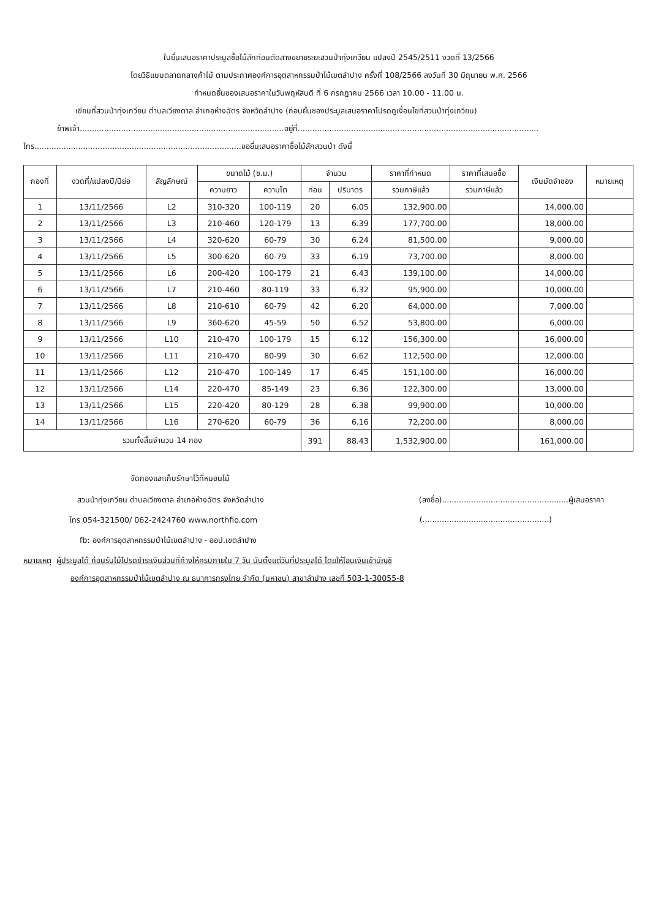ใบยื่นเสนอราคาประมูลซื้อไม้สักท่อนตัดสางขยายระยะสวนป่าทุ่งเกวียน แปลงปี 2545/2511 งวดที่ 13/2566
โดยวิธีแบบตลาดกลางค้าไม้ ตามประกาศองค์การอุตสาหกรรมป่าไม้เขตลำปาง ครั้งที่ 108/2566 ลงวันที่ 30 มิถุนายน พ.ศ. 2566
กำหนดยื่นซองเสนอราคาในวันพฤหัสบดี ที่ 6 กรกฎาคม 2566 เวลา 10.00 - 11.00 น.
เขียนที่สวนป่าทุ่งเกวียน ตำบลเวียงตาล อำเภอห้างฉัตร จังหวัดลำปาง (ก่อนยื่นซองประมูลเสนอราคาโปรดดูเงื่อนไขที่สวนป่าทุ่งเกวียน)
ข้าพเจ้า....................................................................................อยู่ที่...................................................................................................
โทร.....................................................................................ขอยื่นเสนอราคาซื้อไม้สักสวนป่า ดังนี้
| กองที่ | งวดที่/แปลงปี/ปีย่อ | สัญลักษณ์ | ขนาดไม้ (ซ.ม.) | | จำนวน | | ราคาที่กำหนด | ราคาที่เสนอซื้อ | เงินมัดจำซอง | หมายเหตุ |
| --- | --- | --- | --- | --- | --- | --- | --- | --- | --- | --- |
| | | | ความยาว | ความโต | ท่อน | ปริมาตร | รวมภาษีแล้ว | รวมภาษีแล้ว | | |
| 1 | 13/11/2566 | L2 | 310-320 | 100-119 | 20 | 6.05 | 132,900.00 | | 14,000.00 | |
| 2 | 13/11/2566 | L3 | 210-460 | 120-179 | 13 | 6.39 | 177,700.00 | | 18,000.00 | |
| 3 | 13/11/2566 | L4 | 320-620 | 60-79 | 30 | 6.24 | 81,500.00 | | 9,000.00 | |
| 4 | 13/11/2566 | L5 | 300-620 | 60-79 | 33 | 6.19 | 73,700.00 | | 8,000.00 | |
| 5 | 13/11/2566 | L6 | 200-420 | 100-179 | 21 | 6.43 | 139,100.00 | | 14,000.00 | |
| 6 | 13/11/2566 | L7 | 210-460 | 80-119 | 33 | 6.32 | 95,900.00 | | 10,000.00 | |
| 7 | 13/11/2566 | L8 | 210-610 | 60-79 | 42 | 6.20 | 64,000.00 | | 7,000.00 | |
| 8 | 13/11/2566 | L9 | 360-620 | 45-59 | 50 | 6.52 | 53,800.00 | | 6,000.00 | |
| 9 | 13/11/2566 | L10 | 210-470 | 100-179 | 15 | 6.12 | 156,300.00 | | 16,000.00 | |
| 10 | 13/11/2566 | L11 | 210-470 | 80-99 | 30 | 6.62 | 112,500.00 | | 12,000.00 | |
| 11 | 13/11/2566 | L12 | 210-470 | 100-149 | 17 | 6.45 | 151,100.00 | | 16,000.00 | |
| 12 | 13/11/2566 | L14 | 220-470 | 85-149 | 23 | 6.36 | 122,300.00 | | 13,000.00 | |
| 13 | 13/11/2566 | L15 | 220-420 | 80-129 | 28 | 6.38 | 99,900.00 | | 10,000.00 | |
| 14 | 13/11/2566 | L16 | 270-620 | 60-79 | 36 | 6.16 | 72,200.00 | | 8,000.00 | |
| รวมทั้งสิ้นจำนวน 14 กอง | | | | | 391 | 88.43 | 1,532,900.00 | | 161,000.00 | |
จัดกองและเก็บรักษาไว้ที่หมอนไม้
สวนป่าทุ่งเกวียน ตำบลเวียงตาล อำเภอห้างฉัตร จังหวัดลำปาง (ลงชื่อ)....................................................ผู้เสนอราคา
โทร 054-321500/ 062-2424760 www.northfio.com (....................................................)
fb: องค์การอุตสาหกรรมป่าไม้เขตลำปาง - ออป.เขตลำปาง
หมายเหตุ ผู้ประมูลได้ ก่อนรับไม้โปรดชำระเงินส่วนที่ค้างให้ครบภายใน 7 วัน นับตั้งแต่วันที่ประมูลได้ โดยให้โอนเงินเข้าบัญชี
องค์การอุตสาหกรรมป่าไม้เขตลำปาง ณ ธนาคารกรุงไทย จำกัด (มหาชน) สาขาลำปาง เลขที่ 503-1-30055-8